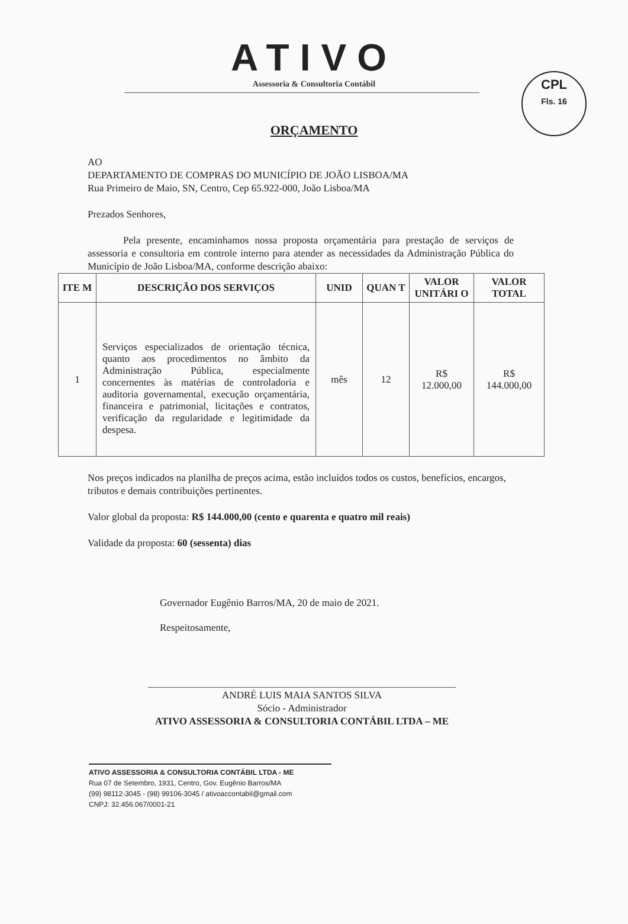CPL
Fls. 16
ATIVO
Assessoria & Consultoria Contábil
ORÇAMENTO
AO
DEPARTAMENTO DE COMPRAS DO MUNICÍPIO DE JOÃO LISBOA/MA
Rua Primeiro de Maio, SN, Centro, Cep 65.922-000, João Lisboa/MA
Prezados Senhores,
Pela presente, encaminhamos nossa proposta orçamentária para prestação de serviços de assessoria e consultoria em controle interno para atender as necessidades da Administração Pública do Município de João Lisboa/MA, conforme descrição abaixo:
| ITE M | DESCRIÇÃO DOS SERVIÇOS | UNID | QUAN T | VALOR UNITÁRI O | VALOR TOTAL |
| --- | --- | --- | --- | --- | --- |
| 1 | Serviços especializados de orientação técnica, quanto aos procedimentos no âmbito da Administração Pública, especialmente concernentes às matérias de controladoria e auditoria governamental, execução orçamentária, financeira e patrimonial, licitações e contratos, verificação da regularidade e legitimidade da despesa. | mês | 12 | R$ 12.000,00 | R$ 144.000,00 |
Nos preços indicados na planilha de preços acima, estão incluídos todos os custos, benefícios, encargos, tributos e demais contribuições pertinentes.
Valor global da proposta: R$ 144.000,00 (cento e quarenta e quatro mil reais)
Validade da proposta: 60 (sessenta) dias
Governador Eugênio Barros/MA, 20 de maio de 2021.
Respeitosamente,
ANDRÉ LUIS MAIA SANTOS SILVA
Sócio - Administrador
ATIVO ASSESSORIA & CONSULTORIA CONTÁBIL LTDA – ME
ATIVO ASSESSORIA & CONSULTORIA CONTÁBIL LTDA - ME
Rua 07 de Setembro, 1931, Centro, Gov. Eugênio Barros/MA
(99) 98112-3045 - (98) 99106-3045 / ativoaccontabil@gmail.com
CNPJ: 32.456.067/0001-21